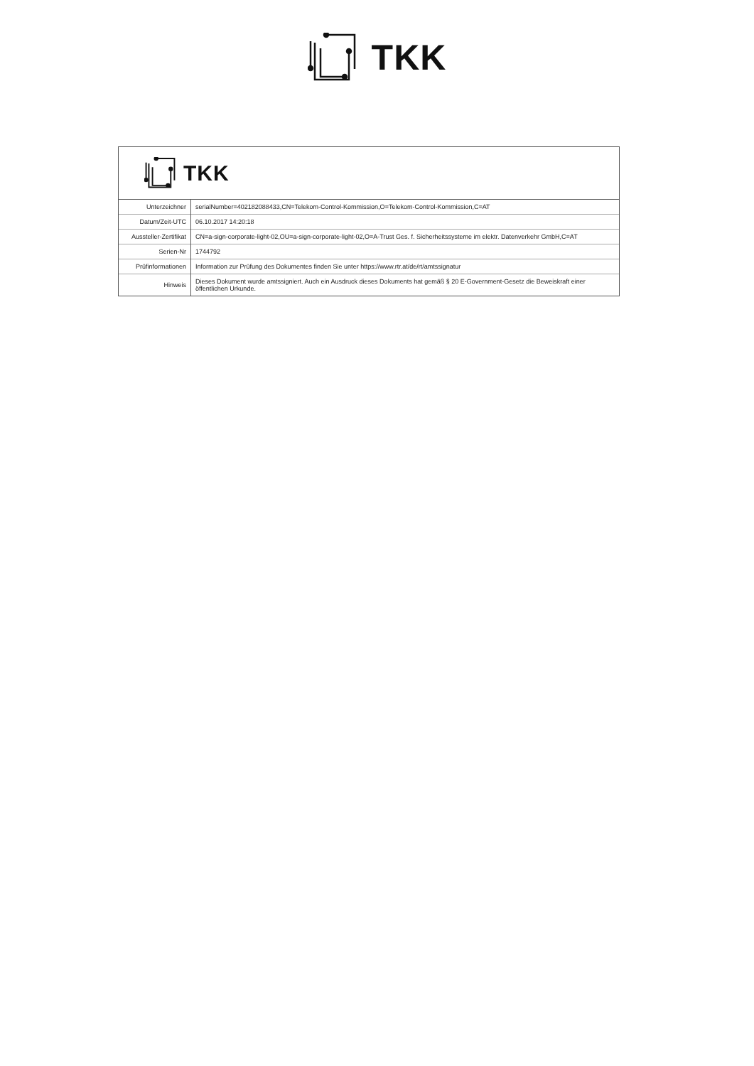TKK
TKK
| Unterzeichner | serialNumber=402182088433,CN=Telekom-Control-Kommission,O=Telekom-Control-Kommission,C=AT |
| Datum/Zeit-UTC | 06.10.2017 14:20:18 |
| Aussteller-Zertifikat | CN=a-sign-corporate-light-02,OU=a-sign-corporate-light-02,O=A-Trust Ges. f. Sicherheitssysteme im elektr. Datenverkehr GmbH,C=AT |
| Serien-Nr | 1744792 |
| Prüfinformationen | Information zur Prüfung des Dokumentes finden Sie unter https://www.rtr.at/de/rt/amtssignatur |
| Hinweis | Dieses Dokument wurde amtssigniert. Auch ein Ausdruck dieses Dokuments hat gemäß § 20 E-Government-Gesetz die Beweiskraft einer öffentlichen Urkunde. |